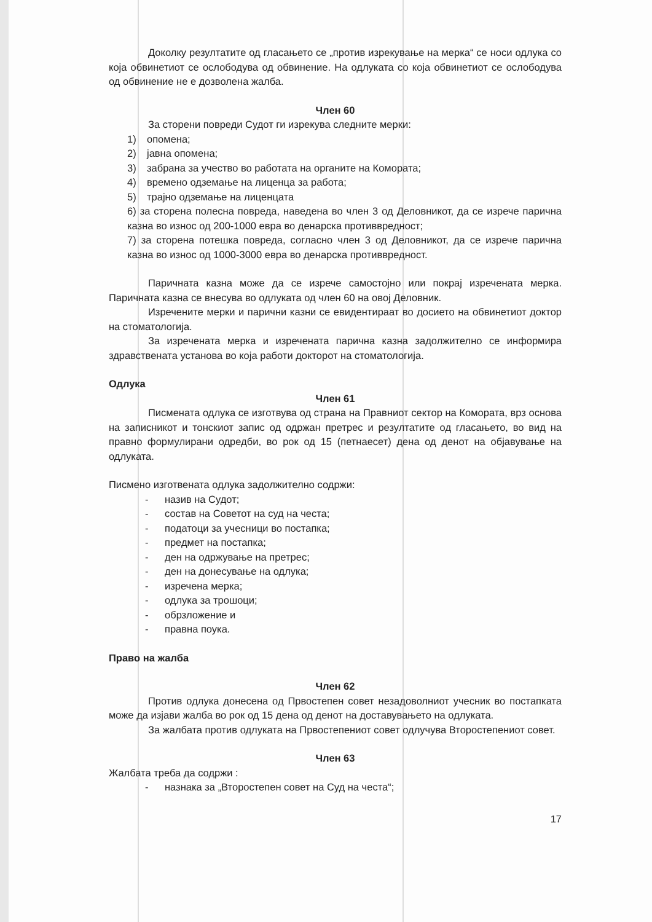Доколку резултатите од гласањето се „против изрекување на мерка“ се носи одлука со која обвинетиот се ослободува од обвинение. На одлуката со која обвинетиот се ослободува од обвинение не е дозволена жалба.
Член 60
За сторени повреди Судот ги изрекува следните мерки:
1) опомена;
2) јавна опомена;
3) забрана за учество во работата на органите на Комората;
4) времено одземање на лиценца за работа;
5) трајно одземање на лиценцата
6) за сторена полесна повреда, наведена во член 3 од Деловникот, да се изрече парична казна во износ од 200-1000 евра во денарска противвредност;
7) за сторена потешка повреда, согласно член 3 од Деловникот, да се изрече парична казна во износ од 1000-3000 евра во денарска противвредност.
Паричната казна може да се изрече самостојно или покрај изречената мерка. Паричната казна се внесува во одлуката од член 60 на овој Деловник.
Изречените мерки и парични казни се евидентираат во досието на обвинетиот доктор на стоматологија.
За изречената мерка и изречената парична казна задолжително се информира здравствената установа во која работи докторот на стоматологија.
Одлука
Член 61
Писмената одлука се изготвува од страна на Правниот сектор на Комората, врз основа на записникот и тонскиот запис од одржан претрес и резултатите од гласањето, во вид на правно формулирани одредби, во рок од 15 (петнаесет) дена од денот на објавување на одлуката.
Писмено изготвената одлука задолжително содржи:
- назив на Судот;
- состав на Советот на суд на честа;
- податоци за учесници во постапка;
- предмет на постапка;
- ден на одржување на претрес;
- ден на донесување на одлука;
- изречена мерка;
- одлука за трошоци;
- обрзложение и
- правна поука.
Право на жалба
Член 62
Против одлука донесена од Првостепен совет незадоволниот учесник во постапката може да изјави жалба во рок од 15 дена од денот на доставувањето на одлуката.
За жалбата против одлуката на Првостепениот совет одлучува Второстепениот совет.
Член 63
Жалбата треба да содржи :
- назнака за „Второстепен совет на Суд на честа“;
17